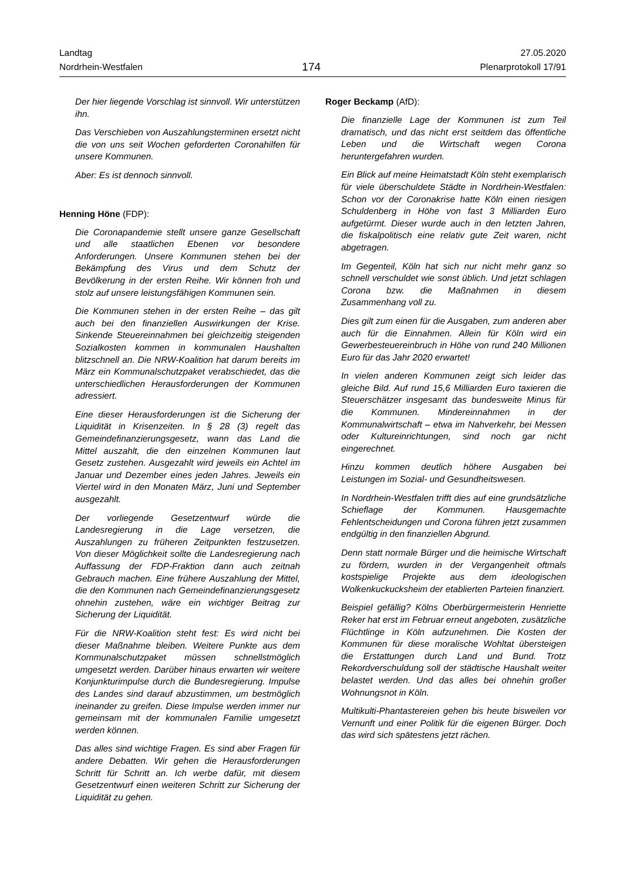Landtag
Nordrhein-Westfalen
174
27.05.2020
Plenarprotokoll 17/91
Der hier liegende Vorschlag ist sinnvoll. Wir unterstützen ihn.
Das Verschieben von Auszahlungsterminen ersetzt nicht die von uns seit Wochen geforderten Coronahilfen für unsere Kommunen.
Aber: Es ist dennoch sinnvoll.
Henning Höne (FDP):
Die Coronapandemie stellt unsere ganze Gesellschaft und alle staatlichen Ebenen vor besondere Anforderungen. Unsere Kommunen stehen bei der Bekämpfung des Virus und dem Schutz der Bevölkerung in der ersten Reihe. Wir können froh und stolz auf unsere leistungsfähigen Kommunen sein.
Die Kommunen stehen in der ersten Reihe – das gilt auch bei den finanziellen Auswirkungen der Krise. Sinkende Steuereinnahmen bei gleichzeitig steigenden Sozialkosten kommen in kommunalen Haushalten blitzschnell an. Die NRW-Koalition hat darum bereits im März ein Kommunalschutzpaket verabschiedet, das die unterschiedlichen Herausforderungen der Kommunen adressiert.
Eine dieser Herausforderungen ist die Sicherung der Liquidität in Krisenzeiten. In § 28 (3) regelt das Gemeindefinanzierungsgesetz, wann das Land die Mittel auszahlt, die den einzelnen Kommunen laut Gesetz zustehen. Ausgezahlt wird jeweils ein Achtel im Januar und Dezember eines jeden Jahres. Jeweils ein Viertel wird in den Monaten März, Juni und September ausgezahlt.
Der vorliegende Gesetzentwurf würde die Landesregierung in die Lage versetzen, die Auszahlungen zu früheren Zeitpunkten festzusetzen. Von dieser Möglichkeit sollte die Landesregierung nach Auffassung der FDP-Fraktion dann auch zeitnah Gebrauch machen. Eine frühere Auszahlung der Mittel, die den Kommunen nach Gemeindefinanzierungsgesetz ohnehin zustehen, wäre ein wichtiger Beitrag zur Sicherung der Liquidität.
Für die NRW-Koalition steht fest: Es wird nicht bei dieser Maßnahme bleiben. Weitere Punkte aus dem Kommunalschutzpaket müssen schnellstmöglich umgesetzt werden. Darüber hinaus erwarten wir weitere Konjunkturimpulse durch die Bundesregierung. Impulse des Landes sind darauf abzustimmen, um bestmöglich ineinander zu greifen. Diese Impulse werden immer nur gemeinsam mit der kommunalen Familie umgesetzt werden können.
Das alles sind wichtige Fragen. Es sind aber Fragen für andere Debatten. Wir gehen die Herausforderungen Schritt für Schritt an. Ich werbe dafür, mit diesem Gesetzentwurf einen weiteren Schritt zur Sicherung der Liquidität zu gehen.
Roger Beckamp (AfD):
Die finanzielle Lage der Kommunen ist zum Teil dramatisch, und das nicht erst seitdem das öffentliche Leben und die Wirtschaft wegen Corona heruntergefahren wurden.
Ein Blick auf meine Heimatstadt Köln steht exemplarisch für viele überschuldete Städte in Nordrhein-Westfalen: Schon vor der Coronakrise hatte Köln einen riesigen Schuldenberg in Höhe von fast 3 Milliarden Euro aufgetürmt. Dieser wurde auch in den letzten Jahren, die fiskalpolitisch eine relativ gute Zeit waren, nicht abgetragen.
Im Gegenteil, Köln hat sich nur nicht mehr ganz so schnell verschuldet wie sonst üblich. Und jetzt schlagen Corona bzw. die Maßnahmen in diesem Zusammenhang voll zu.
Dies gilt zum einen für die Ausgaben, zum anderen aber auch für die Einnahmen. Allein für Köln wird ein Gewerbesteuereinbruch in Höhe von rund 240 Millionen Euro für das Jahr 2020 erwartet!
In vielen anderen Kommunen zeigt sich leider das gleiche Bild. Auf rund 15,6 Milliarden Euro taxieren die Steuerschätzer insgesamt das bundesweite Minus für die Kommunen. Mindereinnahmen in der Kommunalwirtschaft – etwa im Nahverkehr, bei Messen oder Kultureinrichtungen, sind noch gar nicht eingerechnet.
Hinzu kommen deutlich höhere Ausgaben bei Leistungen im Sozial- und Gesundheitswesen.
In Nordrhein-Westfalen trifft dies auf eine grundsätzliche Schieflage der Kommunen. Hausgemachte Fehlentscheidungen und Corona führen jetzt zusammen endgültig in den finanziellen Abgrund.
Denn statt normale Bürger und die heimische Wirtschaft zu fördern, wurden in der Vergangenheit oftmals kostspielige Projekte aus dem ideologischen Wolkenkuckucksheim der etablierten Parteien finanziert.
Beispiel gefällig? Kölns Oberbürgermeisterin Henriette Reker hat erst im Februar erneut angeboten, zusätzliche Flüchtlinge in Köln aufzunehmen. Die Kosten der Kommunen für diese moralische Wohltat übersteigen die Erstattungen durch Land und Bund. Trotz Rekordverschuldung soll der städtische Haushalt weiter belastet werden. Und das alles bei ohnehin großer Wohnungsnot in Köln.
Multikulti-Phantastereien gehen bis heute bisweilen vor Vernunft und einer Politik für die eigenen Bürger. Doch das wird sich spätestens jetzt rächen.